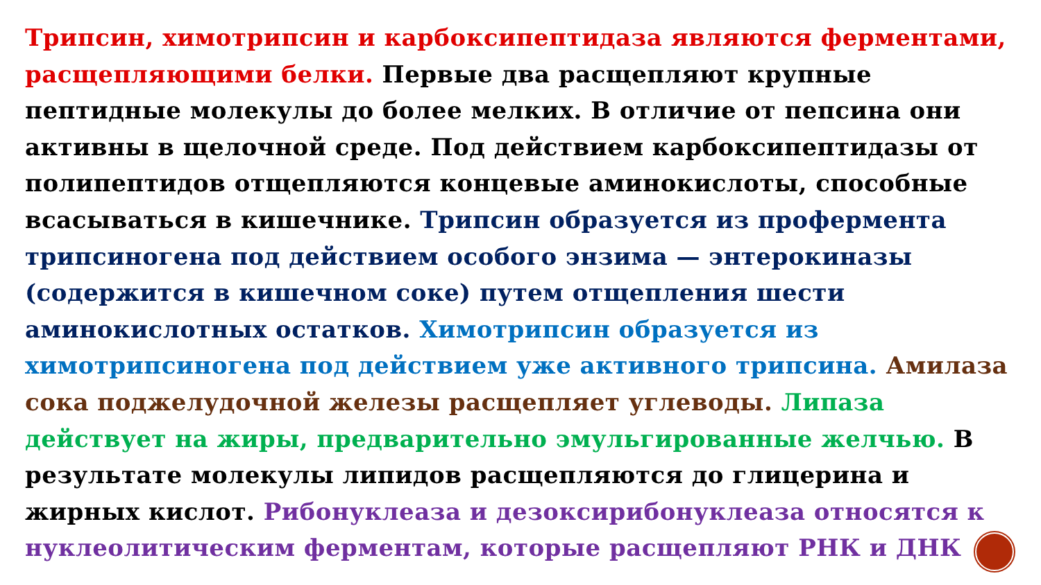Трипсин, химотрипсин и карбоксипептидаза являются ферментами, расщепляющими белки. Первые два расщепляют крупные пептидные молекулы до более мелких. В отличие от пепсина они активны в щелочной среде. Под действием карбоксипептидазы от полипептидов отщепляются концевые аминокислоты, способные всасываться в кишечнике. Трипсин образуется из профермента трипсиногена под действием особого энзима — энтерокиназы (содержится в кишечном соке) путем отщепления шести аминокислотных остатков. Химотрипсин образуется из химотрипсиногена под действием уже активного трипсина. Амилаза сока поджелудочной железы расщепляет углеводы. Липаза действует на жиры, предварительно эмульгированные желчью. В результате молекулы липидов расщепляются до глицерина и жирных кислот. Рибонуклеаза и дезоксирибонуклеаза относятся к нуклеолитическим ферментам, которые расщепляют РНК и ДНК